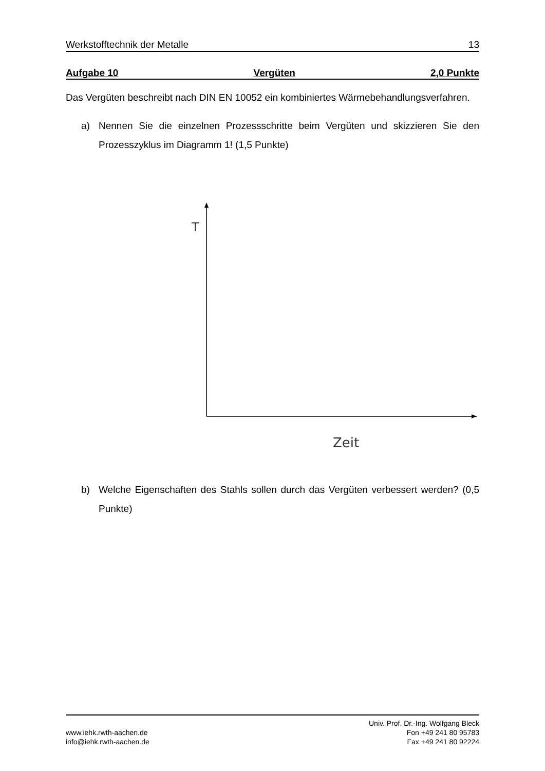Werkstofftechnik der Metalle 13
Aufgabe 10 Vergüten 2,0 Punkte
Das Vergüten beschreibt nach DIN EN 10052 ein kombiniertes Wärmebehandlungsverfahren.
a) Nennen Sie die einzelnen Prozessschritte beim Vergüten und skizzieren Sie den Prozesszyklus im Diagramm 1! (1,5 Punkte)
T
Zeit
b) Welche Eigenschaften des Stahls sollen durch das Vergüten verbessert werden? (0,5 Punkte)
www.iehk.rwth-aachen.de
info@iehk.rwth-aachen.de
Univ. Prof. Dr.-Ing. Wolfgang Bleck
Fon +49 241 80 95783
Fax +49 241 80 92224